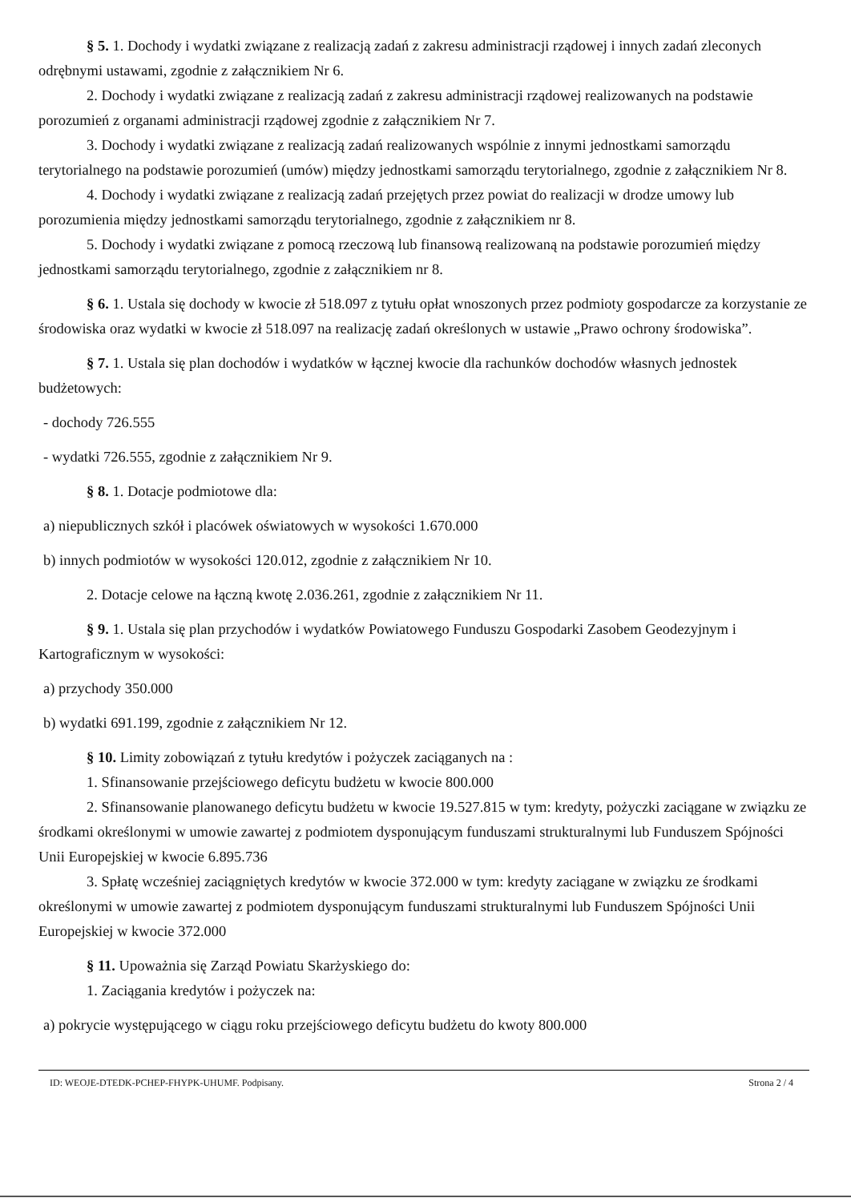§ 5. 1. Dochody i wydatki związane z realizacją zadań z zakresu administracji rządowej i innych zadań zleconych odrębnymi ustawami, zgodnie z załącznikiem Nr 6.
2. Dochody i wydatki związane z realizacją zadań z zakresu administracji rządowej realizowanych na podstawie porozumień z organami administracji rządowej zgodnie z załącznikiem Nr 7.
3. Dochody i wydatki związane z realizacją zadań realizowanych wspólnie z innymi jednostkami samorządu terytorialnego na podstawie porozumień (umów) między jednostkami samorządu terytorialnego, zgodnie z załącznikiem Nr 8.
4. Dochody i wydatki związane z realizacją zadań przejętych przez powiat do realizacji w drodze umowy lub porozumienia między jednostkami samorządu terytorialnego, zgodnie z załącznikiem nr 8.
5. Dochody i wydatki związane z pomocą rzeczową lub finansową realizowaną na podstawie porozumień między jednostkami samorządu terytorialnego, zgodnie z załącznikiem nr 8.
§ 6. 1. Ustala się dochody w kwocie zł 518.097 z tytułu opłat wnoszonych przez podmioty gospodarcze za korzystanie ze środowiska oraz wydatki w kwocie zł 518.097 na realizację zadań określonych w ustawie „Prawo ochrony środowiska”.
§ 7. 1. Ustala się plan dochodów i wydatków w łącznej kwocie dla rachunków dochodów własnych jednostek budżetowych:
- dochody 726.555
- wydatki 726.555, zgodnie z załącznikiem Nr 9.
§ 8. 1. Dotacje podmiotowe dla:
a) niepublicznych szkół i placówek oświatowych w wysokości 1.670.000
b) innych podmiotów w wysokości 120.012, zgodnie z załącznikiem Nr 10.
2. Dotacje celowe na łączną kwotę 2.036.261, zgodnie z załącznikiem Nr 11.
§ 9. 1. Ustala się plan przychodów i wydatków Powiatowego Funduszu Gospodarki Zasobem Geodezyjnym i Kartograficznym w wysokości:
a) przychody 350.000
b) wydatki 691.199, zgodnie z załącznikiem Nr 12.
§ 10. Limity zobowiązań z tytułu kredytów i pożyczek zaciąganych na :
1. Sfinansowanie przejściowego deficytu budżetu w kwocie 800.000
2. Sfinansowanie planowanego deficytu budżetu w kwocie 19.527.815 w tym: kredyty, pożyczki zaciągane w związku ze środkami określonymi w umowie zawartej z podmiotem dysponującym funduszami strukturalnymi lub Funduszem Spójności Unii Europejskiej w kwocie 6.895.736
3. Spłatę wcześniej zaciągniętych kredytów w kwocie 372.000 w tym: kredyty zaciągane w związku ze środkami określonymi w umowie zawartej z podmiotem dysponującym funduszami strukturalnymi lub Funduszem Spójności Unii Europejskiej w kwocie 372.000
§ 11. Upoważnia się Zarząd Powiatu Skarżyskiego do:
1. Zaciągania kredytów i pożyczek na:
a) pokrycie występującego w ciągu roku przejściowego deficytu budżetu do kwoty 800.000
ID: WEOJE-DTEDK-PCHEP-FHYPK-UHUMF. Podpisany. Strona 2 / 4